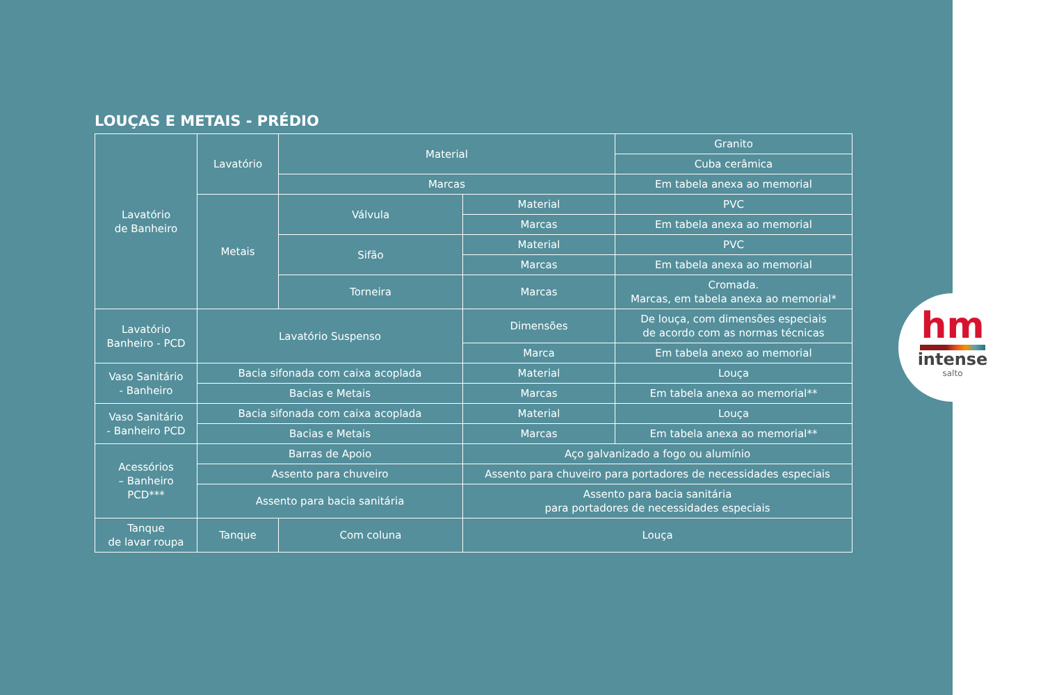LOUÇAS E METAIS - PRÉDIO
| Lavatório de Banheiro | Lavatório | Material | | Granito |
| | | | | Cuba cerâmica |
| | | Marcas | | Em tabela anexa ao memorial |
| | Metais | Válvula | Material | PVC |
| | | | Marcas | Em tabela anexa ao memorial |
| | | Sifão | Material | PVC |
| | | | Marcas | Em tabela anexa ao memorial |
| | | Torneira | Marcas | Cromada. Marcas, em tabela anexa ao memorial* |
| Lavatório Banheiro - PCD | Lavatório Suspenso | | Dimensões | De louça, com dimensões especiais de acordo com as normas técnicas |
| | | | Marca | Em tabela anexo ao memorial |
| Vaso Sanitário - Banheiro | Bacia sifonada com caixa acoplada | | Material | Louça |
| | Bacias e Metais | | Marcas | Em tabela anexa ao memorial** |
| Vaso Sanitário - Banheiro PCD | Bacia sifonada com caixa acoplada | | Material | Louça |
| | Bacias e Metais | | Marcas | Em tabela anexa ao memorial** |
| Acessórios – Banheiro PCD*** | Barras de Apoio | | Aço galvanizado a fogo ou alumínio | |
| | Assento para chuveiro | | Assento para chuveiro para portadores de necessidades especiais | |
| | Assento para bacia sanitária | | Assento para bacia sanitária para portadores de necessidades especiais | |
| Tanque de lavar roupa | Tanque | Com coluna | Louça | |
hm
intense
salto